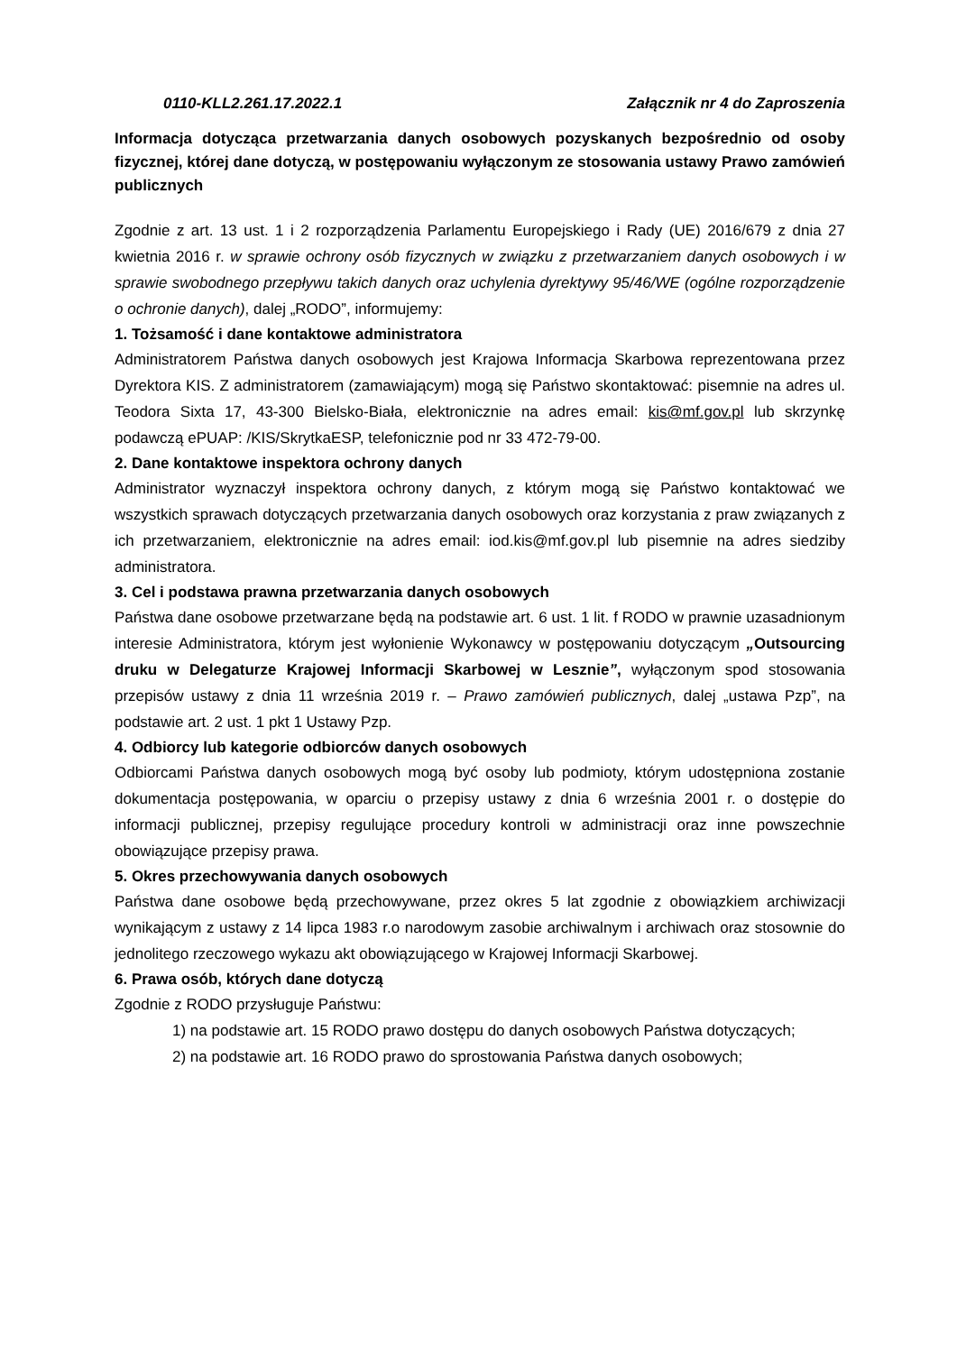0110-KLL2.261.17.2022.1 Załącznik nr 4 do Zaproszenia
Informacja dotycząca przetwarzania danych osobowych pozyskanych bezpośrednio od osoby fizycznej, której dane dotyczą, w postępowaniu wyłączonym ze stosowania ustawy Prawo zamówień publicznych
Zgodnie z art. 13 ust. 1 i 2 rozporządzenia Parlamentu Europejskiego i Rady (UE) 2016/679 z dnia 27 kwietnia 2016 r. w sprawie ochrony osób fizycznych w związku z przetwarzaniem danych osobowych i w sprawie swobodnego przepływu takich danych oraz uchylenia dyrektywy 95/46/WE (ogólne rozporządzenie o ochronie danych), dalej „RODO”, informujemy:
1. Tożsamość i dane kontaktowe administratora
Administratorem Państwa danych osobowych jest Krajowa Informacja Skarbowa reprezentowana przez Dyrektora KIS. Z administratorem (zamawiającym) mogą się Państwo skontaktować: pisemnie na adres ul. Teodora Sixta 17, 43-300 Bielsko-Biała, elektronicznie na adres email: kis@mf.gov.pl lub skrzynkę podawczą ePUAP: /KIS/SkrytkaESP, telefonicznie pod nr 33 472-79-00.
2. Dane kontaktowe inspektora ochrony danych
Administrator wyznaczył inspektora ochrony danych, z którym mogą się Państwo kontaktować we wszystkich sprawach dotyczących przetwarzania danych osobowych oraz korzystania z praw związanych z ich przetwarzaniem, elektronicznie na adres email: iod.kis@mf.gov.pl lub pisemnie na adres siedziby administratora.
3. Cel i podstawa prawna przetwarzania danych osobowych
Państwa dane osobowe przetwarzane będą na podstawie art. 6 ust. 1 lit. f RODO w prawnie uzasadnionym interesie Administratora, którym jest wyłonienie Wykonawcy w postępowaniu dotyczącym „Outsourcing druku w Delegaturze Krajowej Informacji Skarbowej w Lesznie”, wyłączonym spod stosowania przepisów ustawy z dnia 11 września 2019 r. – Prawo zamówień publicznych, dalej „ustawa Pzp”, na podstawie art. 2 ust. 1 pkt 1 Ustawy Pzp.
4. Odbiorcy lub kategorie odbiorców danych osobowych
Odbiorcami Państwa danych osobowych mogą być osoby lub podmioty, którym udostępniona zostanie dokumentacja postępowania, w oparciu o przepisy ustawy z dnia 6 września 2001 r. o dostępie do informacji publicznej, przepisy regulujące procedury kontroli w administracji oraz inne powszechnie obowiązujące przepisy prawa.
5. Okres przechowywania danych osobowych
Państwa dane osobowe będą przechowywane, przez okres 5 lat zgodnie z obowiązkiem archiwizacji wynikającym z ustawy z 14 lipca 1983 r.o narodowym zasobie archiwalnym i archiwach oraz stosownie do jednolitego rzeczowego wykazu akt obowiązującego w Krajowej Informacji Skarbowej.
6. Prawa osób, których dane dotyczą
Zgodnie z RODO przysługuje Państwu:
1) na podstawie art. 15 RODO prawo dostępu do danych osobowych Państwa dotyczących;
2) na podstawie art. 16 RODO prawo do sprostowania Państwa danych osobowych;